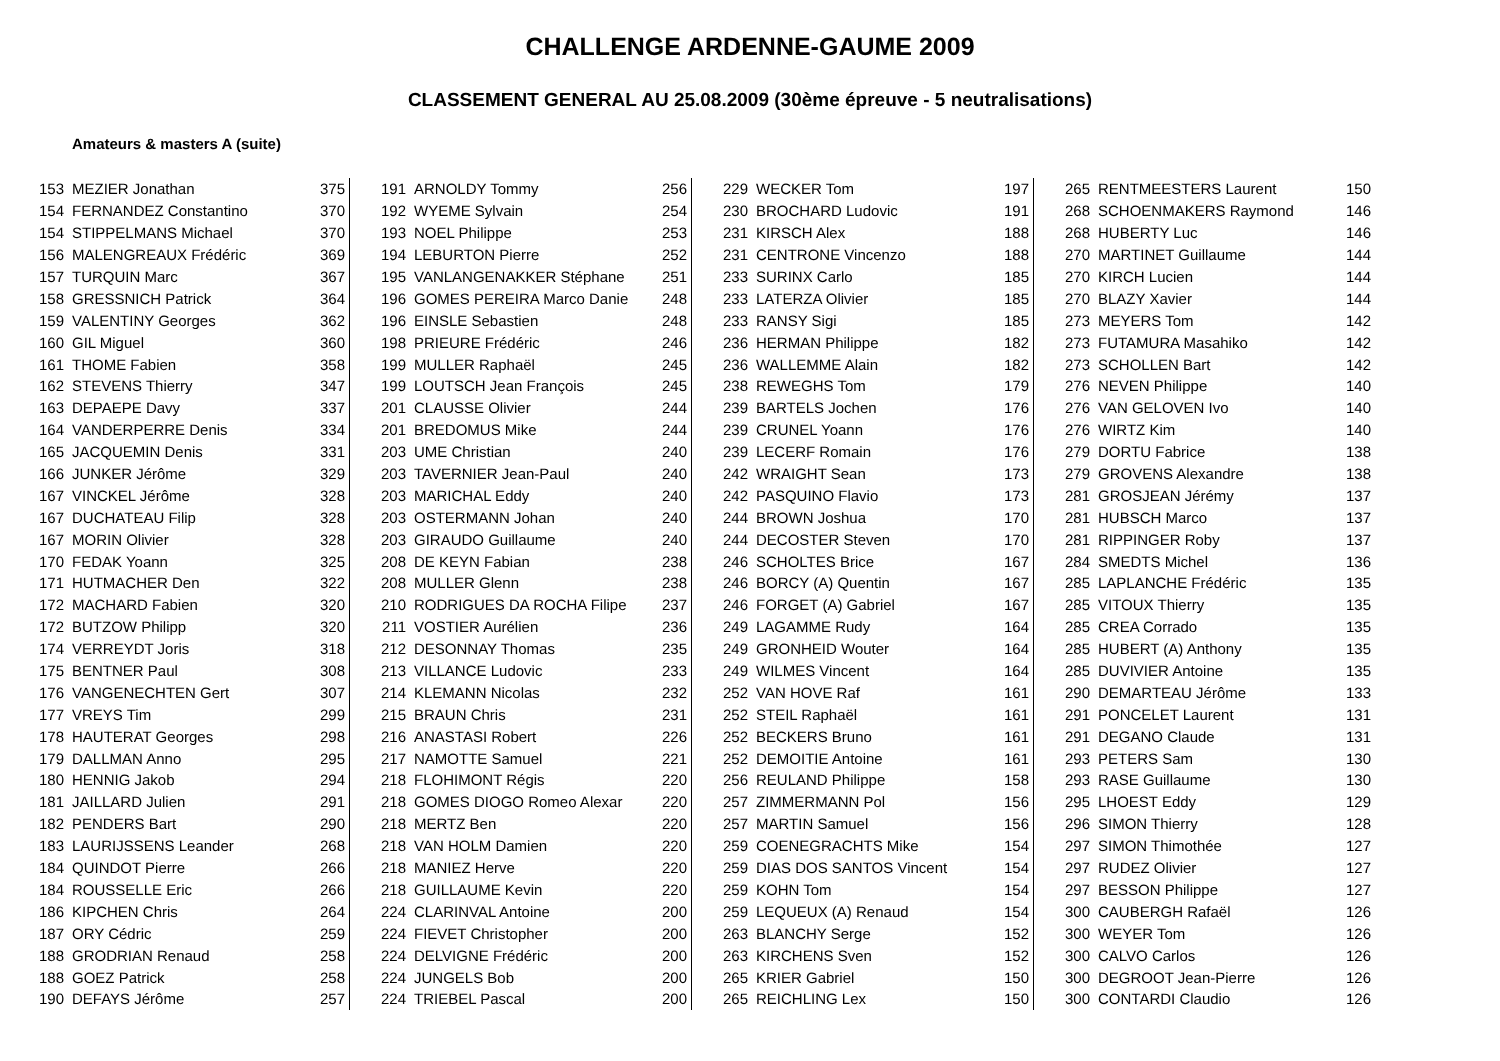CHALLENGE ARDENNE-GAUME 2009
CLASSEMENT GENERAL AU 25.08.2009 (30ème épreuve - 5 neutralisations)
Amateurs & masters A (suite)
| 153 | MEZIER Jonathan | 375 |
| 154 | FERNANDEZ Constantino | 370 |
| 154 | STIPPELMANS Michael | 370 |
| 156 | MALENGREAUX Frédéric | 369 |
| 157 | TURQUIN Marc | 367 |
| 158 | GRESSNICH Patrick | 364 |
| 159 | VALENTINY Georges | 362 |
| 160 | GIL Miguel | 360 |
| 161 | THOME Fabien | 358 |
| 162 | STEVENS Thierry | 347 |
| 163 | DEPAEPE Davy | 337 |
| 164 | VANDERPERRE Denis | 334 |
| 165 | JACQUEMIN Denis | 331 |
| 166 | JUNKER Jérôme | 329 |
| 167 | VINCKEL Jérôme | 328 |
| 167 | DUCHATEAU Filip | 328 |
| 167 | MORIN Olivier | 328 |
| 170 | FEDAK Yoann | 325 |
| 171 | HUTMACHER Den | 322 |
| 172 | MACHARD Fabien | 320 |
| 172 | BUTZOW Philipp | 320 |
| 174 | VERREYDT Joris | 318 |
| 175 | BENTNER Paul | 308 |
| 176 | VANGENECHTEN Gert | 307 |
| 177 | VREYS Tim | 299 |
| 178 | HAUTERAT Georges | 298 |
| 179 | DALLMAN Anno | 295 |
| 180 | HENNIG Jakob | 294 |
| 181 | JAILLARD Julien | 291 |
| 182 | PENDERS Bart | 290 |
| 183 | LAURIJSSENS Leander | 268 |
| 184 | QUINDOT Pierre | 266 |
| 184 | ROUSSELLE Eric | 266 |
| 186 | KIPCHEN Chris | 264 |
| 187 | ORY Cédric | 259 |
| 188 | GRODRIAN Renaud | 258 |
| 188 | GOEZ Patrick | 258 |
| 190 | DEFAYS Jérôme | 257 |
| 191 | ARNOLDY Tommy | 256 |
| 192 | WYEME Sylvain | 254 |
| 193 | NOEL Philippe | 253 |
| 194 | LEBURTON Pierre | 252 |
| 195 | VANLANGENAKKER Stéphane | 251 |
| 196 | GOMES PEREIRA Marco Danie | 248 |
| 196 | EINSLE Sebastien | 248 |
| 198 | PRIEURE Frédéric | 246 |
| 199 | MULLER Raphaël | 245 |
| 199 | LOUTSCH Jean François | 245 |
| 201 | CLAUSSE Olivier | 244 |
| 201 | BREDOMUS Mike | 244 |
| 203 | UME Christian | 240 |
| 203 | TAVERNIER Jean-Paul | 240 |
| 203 | MARICHAL Eddy | 240 |
| 203 | OSTERMANN Johan | 240 |
| 203 | GIRAUDO Guillaume | 240 |
| 208 | DE KEYN Fabian | 238 |
| 208 | MULLER Glenn | 238 |
| 210 | RODRIGUES DA ROCHA Filipe | 237 |
| 211 | VOSTIER Aurélien | 236 |
| 212 | DESONNAY Thomas | 235 |
| 213 | VILLANCE Ludovic | 233 |
| 214 | KLEMANN Nicolas | 232 |
| 215 | BRAUN Chris | 231 |
| 216 | ANASTASI Robert | 226 |
| 217 | NAMOTTE Samuel | 221 |
| 218 | FLOHIMONT Régis | 220 |
| 218 | GOMES DIOGO Romeo Alexar | 220 |
| 218 | MERTZ Ben | 220 |
| 218 | VAN HOLM Damien | 220 |
| 218 | MANIEZ Herve | 220 |
| 218 | GUILLAUME Kevin | 220 |
| 224 | CLARINVAL Antoine | 200 |
| 224 | FIEVET Christopher | 200 |
| 224 | DELVIGNE Frédéric | 200 |
| 224 | JUNGELS Bob | 200 |
| 224 | TRIEBEL Pascal | 200 |
| 229 | WECKER Tom | 197 |
| 230 | BROCHARD Ludovic | 191 |
| 231 | KIRSCH Alex | 188 |
| 231 | CENTRONE Vincenzo | 188 |
| 233 | SURINX Carlo | 185 |
| 233 | LATERZA Olivier | 185 |
| 233 | RANSY Sigi | 185 |
| 236 | HERMAN Philippe | 182 |
| 236 | WALLEMME Alain | 182 |
| 238 | REWEGHS Tom | 179 |
| 239 | BARTELS Jochen | 176 |
| 239 | CRUNEL Yoann | 176 |
| 239 | LECERF Romain | 176 |
| 242 | WRAIGHT Sean | 173 |
| 242 | PASQUINO Flavio | 173 |
| 244 | BROWN Joshua | 170 |
| 244 | DECOSTER Steven | 170 |
| 246 | SCHOLTES Brice | 167 |
| 246 | BORCY (A) Quentin | 167 |
| 246 | FORGET (A) Gabriel | 167 |
| 249 | LAGAMME Rudy | 164 |
| 249 | GRONHEID Wouter | 164 |
| 249 | WILMES Vincent | 164 |
| 252 | VAN HOVE Raf | 161 |
| 252 | STEIL Raphaël | 161 |
| 252 | BECKERS Bruno | 161 |
| 252 | DEMOITIE Antoine | 161 |
| 256 | REULAND Philippe | 158 |
| 257 | ZIMMERMANN Pol | 156 |
| 257 | MARTIN Samuel | 156 |
| 259 | COENEGRACHTS Mike | 154 |
| 259 | DIAS DOS SANTOS Vincent | 154 |
| 259 | KOHN Tom | 154 |
| 259 | LEQUEUX (A) Renaud | 154 |
| 263 | BLANCHY Serge | 152 |
| 263 | KIRCHENS Sven | 152 |
| 265 | KRIER Gabriel | 150 |
| 265 | REICHLING Lex | 150 |
| 265 | RENTMEESTERS Laurent | 150 |
| 268 | SCHOENMAKERS Raymond | 146 |
| 268 | HUBERTY Luc | 146 |
| 270 | MARTINET Guillaume | 144 |
| 270 | KIRCH Lucien | 144 |
| 270 | BLAZY Xavier | 144 |
| 273 | MEYERS Tom | 142 |
| 273 | FUTAMURA Masahiko | 142 |
| 273 | SCHOLLEN Bart | 142 |
| 276 | NEVEN Philippe | 140 |
| 276 | VAN GELOVEN Ivo | 140 |
| 276 | WIRTZ Kim | 140 |
| 279 | DORTU Fabrice | 138 |
| 279 | GROVENS Alexandre | 138 |
| 281 | GROSJEAN Jérémy | 137 |
| 281 | HUBSCH Marco | 137 |
| 281 | RIPPINGER Roby | 137 |
| 284 | SMEDTS Michel | 136 |
| 285 | LAPLANCHE Frédéric | 135 |
| 285 | VITOUX Thierry | 135 |
| 285 | CREA Corrado | 135 |
| 285 | HUBERT (A) Anthony | 135 |
| 285 | DUVIVIER Antoine | 135 |
| 290 | DEMARTEAU Jérôme | 133 |
| 291 | PONCELET Laurent | 131 |
| 291 | DEGANO Claude | 131 |
| 293 | PETERS Sam | 130 |
| 293 | RASE Guillaume | 130 |
| 295 | LHOEST Eddy | 129 |
| 296 | SIMON Thierry | 128 |
| 297 | SIMON Thimothée | 127 |
| 297 | RUDEZ Olivier | 127 |
| 297 | BESSON Philippe | 127 |
| 300 | CAUBERGH Rafaël | 126 |
| 300 | WEYER Tom | 126 |
| 300 | CALVO Carlos | 126 |
| 300 | DEGROOT Jean-Pierre | 126 |
| 300 | CONTARDI Claudio | 126 |